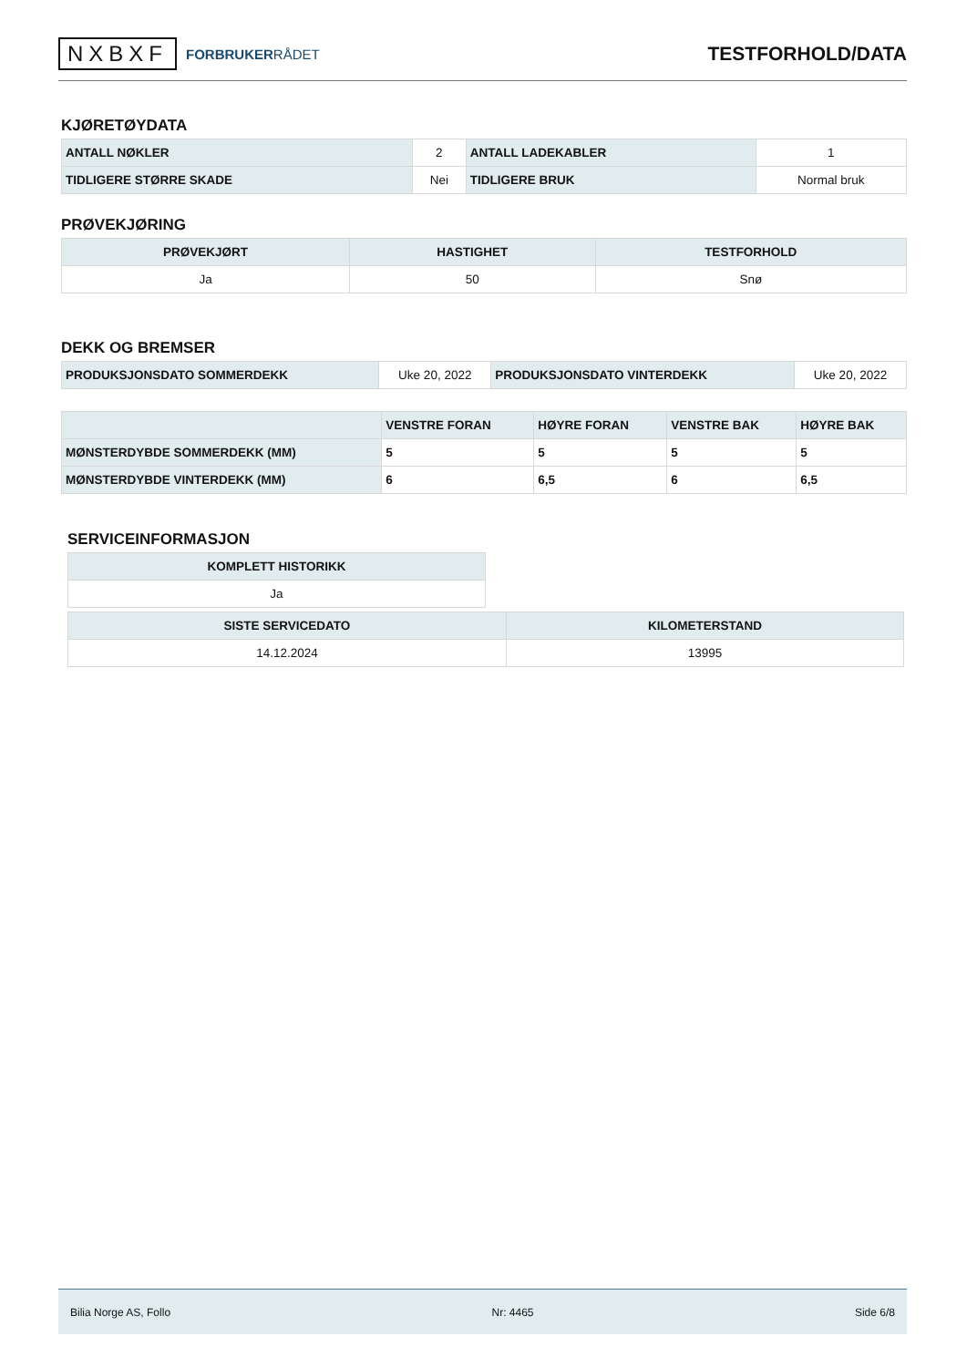NXBXF FORBRUKERRÅDET
TESTFORHOLD/DATA
KJØRETØYDATA
| ANTALL NØKLER | 2 | ANTALL LADEKABLER | 1 |
| TIDLIGERE STØRRE SKADE | Nei | TIDLIGERE BRUK | Normal bruk |
PRØVEKJØRING
| PRØVEKJØRT | HASTIGHET | TESTFORHOLD |
| --- | --- | --- |
| Ja | 50 | Snø |
DEKK OG BREMSER
| PRODUKSJONSDATO SOMMERDEKK | Uke 20, 2022 | PRODUKSJONSDATO VINTERDEKK | Uke 20, 2022 |
| | VENSTRE FORAN | HØYRE FORAN | VENSTRE BAK | HØYRE BAK |
| --- | --- | --- | --- | --- |
| MØNSTERDYBDE SOMMERDEKK (MM) | 5 | 5 | 5 | 5 |
| MØNSTERDYBDE VINTERDEKK (MM) | 6 | 6,5 | 6 | 6,5 |
SERVICEINFORMASJON
| KOMPLETT HISTORIKK |
| --- |
| Ja |
| SISTE SERVICEDATO | KILOMETERSTAND |
| --- | --- |
| 14.12.2024 | 13995 |
Bilia Norge AS, Follo Nr: 4465 Side 6/8